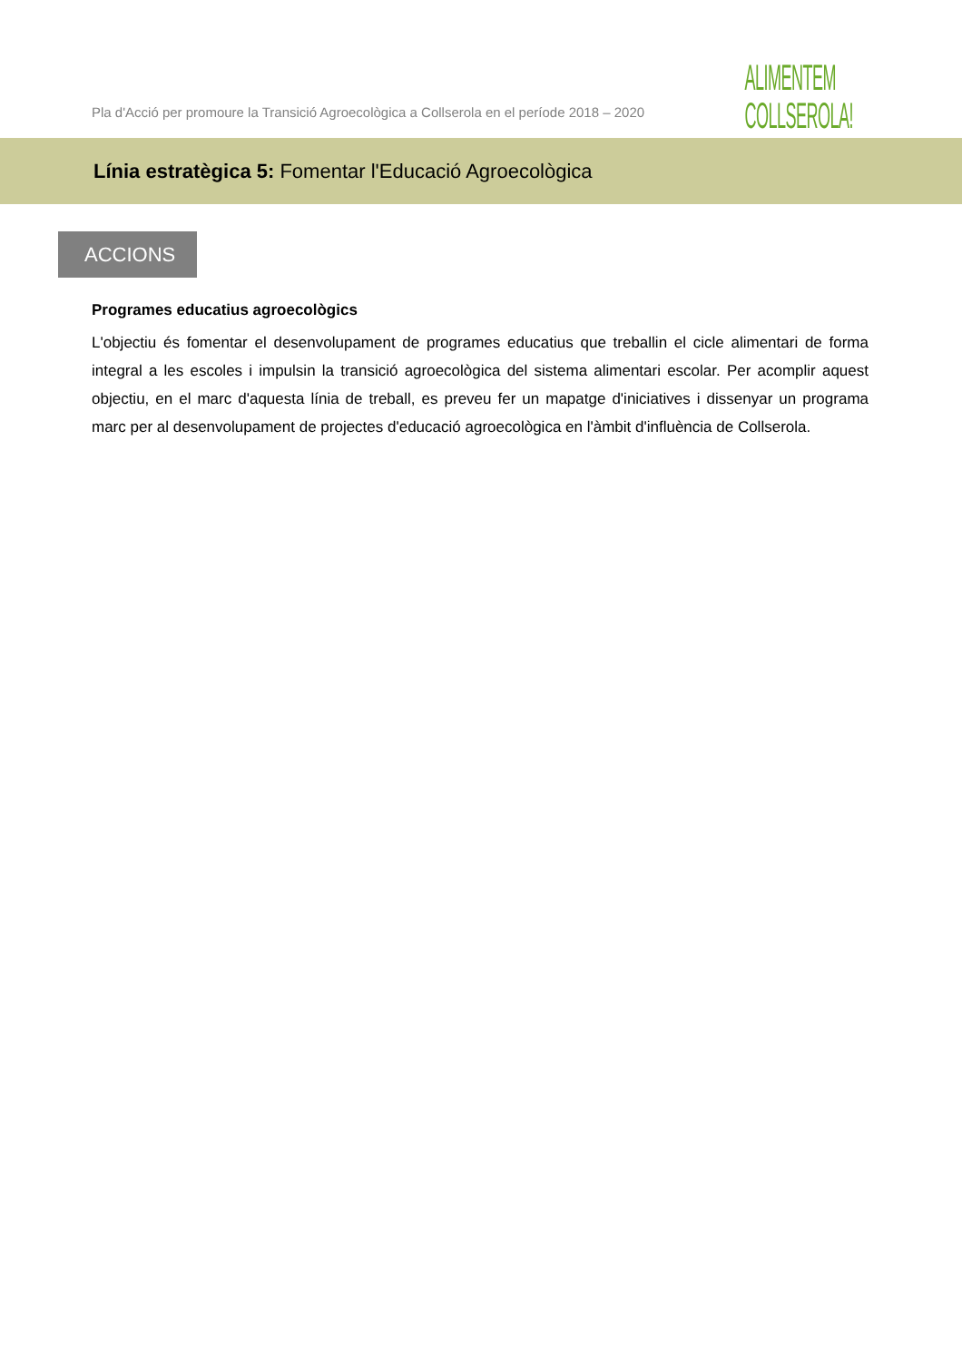Pla d'Acció per promoure la Transició Agroecològica a Collserola en el període 2018 – 2020
ALIMENTEM
COLLSEROLA!
Línia estratègica 5: Fomentar l'Educació Agroecològica
ACCIONS
Programes educatius agroecològics
L'objectiu és fomentar el desenvolupament de programes educatius que treballin el cicle alimentari de forma integral a les escoles i impulsin la transició agroecològica del sistema alimentari escolar. Per acomplir aquest objectiu, en el marc d'aquesta línia de treball, es preveu fer un mapatge d'iniciatives i dissenyar un programa marc per al desenvolupament de projectes d'educació agroecològica en l'àmbit d'influència de Collserola.